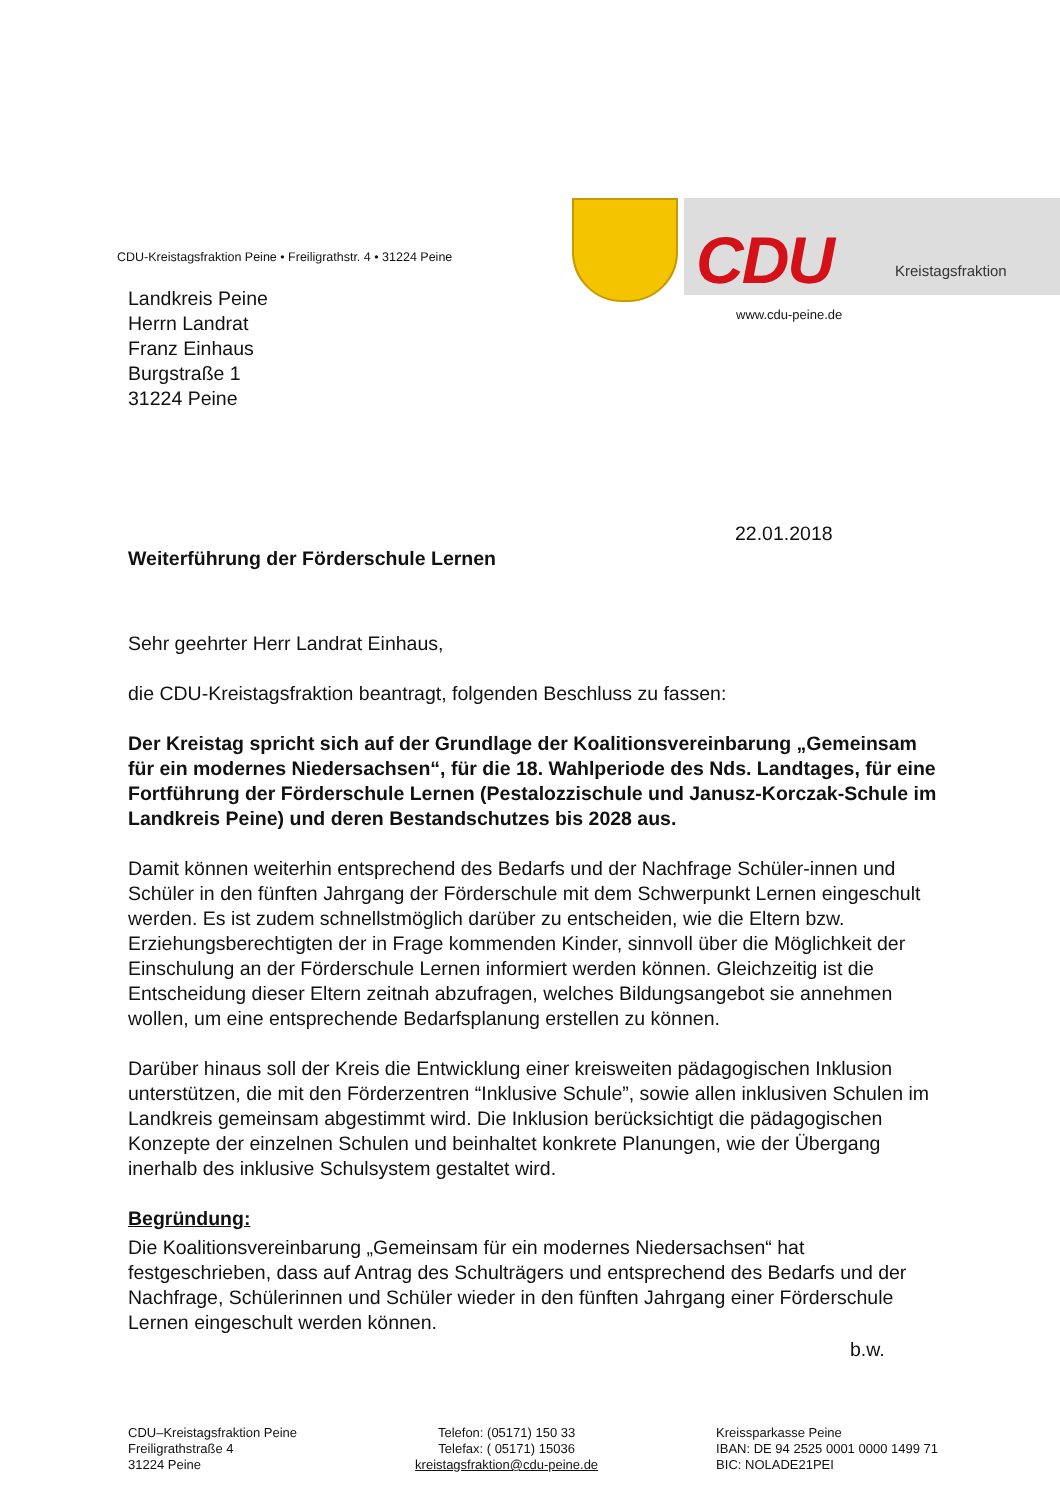CDU-Kreistagsfraktion Peine • Freiligrathstr. 4 • 31224 Peine
CDU Kreistagsfraktion
www.cdu-peine.de
Landkreis Peine
Herrn Landrat
Franz Einhaus
Burgstraße 1
31224 Peine
22.01.2018
Weiterführung der Förderschule Lernen
Sehr geehrter Herr Landrat Einhaus,
die CDU-Kreistagsfraktion beantragt, folgenden Beschluss zu fassen:
Der Kreistag spricht sich auf der Grundlage der Koalitionsvereinbarung „Gemeinsam für ein modernes Niedersachsen“, für die 18. Wahlperiode des Nds. Landtages, für eine Fortführung der Förderschule Lernen (Pestalozzischule und Janusz-Korczak-Schule im Landkreis Peine) und deren Bestandschutzes bis 2028 aus.
Damit können weiterhin entsprechend des Bedarfs und der Nachfrage Schüler-innen und Schüler in den fünften Jahrgang der Förderschule mit dem Schwerpunkt Lernen eingeschult werden. Es ist zudem schnellstmöglich darüber zu entscheiden, wie die Eltern bzw. Erziehungsberechtigten der in Frage kommenden Kinder, sinnvoll über die Möglichkeit der Einschulung an der Förderschule Lernen informiert werden können. Gleichzeitig ist die Entscheidung dieser Eltern zeitnah abzufragen, welches Bildungsangebot sie annehmen wollen, um eine entsprechende Bedarfsplanung erstellen zu können.
Darüber hinaus soll der Kreis die Entwicklung einer kreisweiten pädagogischen Inklusion unterstützen, die mit den Förderzentren “Inklusive Schule”, sowie allen inklusiven Schulen im Landkreis gemeinsam abgestimmt wird. Die Inklusion berücksichtigt die pädagogischen Konzepte der einzelnen Schulen und beinhaltet konkrete Planungen, wie der Übergang inerhalb des inklusive Schulsystem gestaltet wird.
Begründung:
Die Koalitionsvereinbarung „Gemeinsam für ein modernes Niedersachsen“ hat festgeschrieben, dass auf Antrag des Schulträgers und entsprechend des Bedarfs und der Nachfrage, Schülerinnen und Schüler wieder in den fünften Jahrgang einer Förderschule Lernen eingeschult werden können.
b.w.
CDU–Kreistagsfraktion Peine
Freiligrathstraße 4
31224 Peine
Telefon: (05171) 150 33
Telefax: ( 05171) 15036
kreistagsfraktion@cdu-peine.de
Kreissparkasse Peine
IBAN: DE 94 2525 0001 0000 1499 71
BIC: NOLADE21PEI